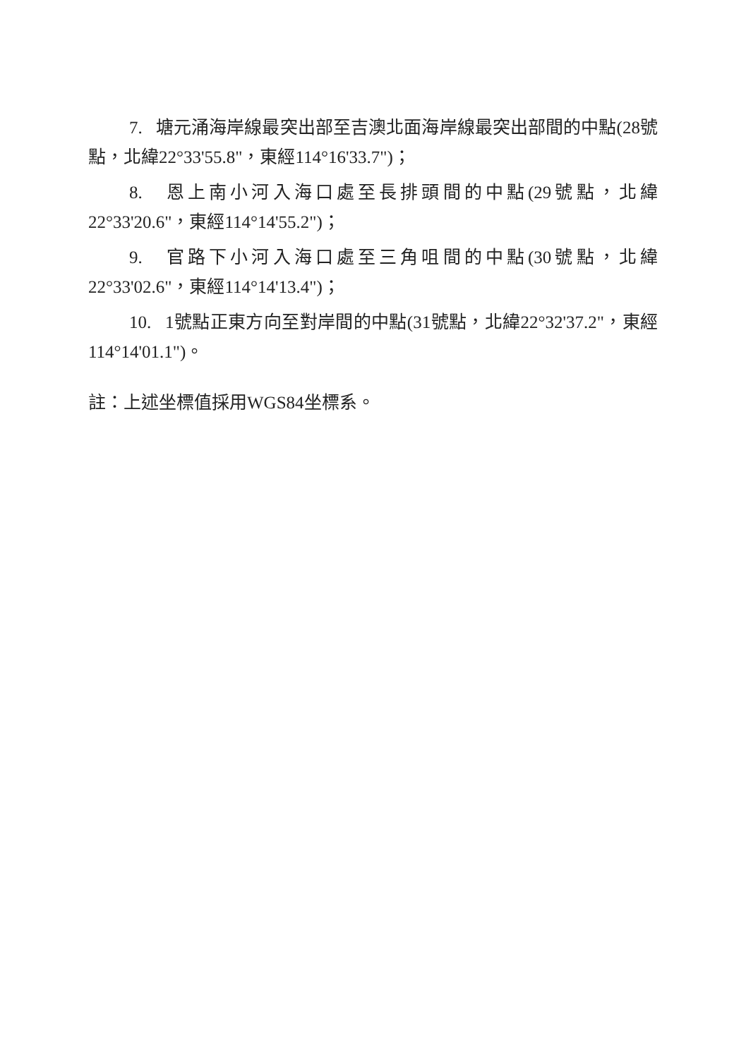7. 塘元涌海岸線最突出部至吉澳北面海岸線最突出部間的中點(28號點，北緯22°33'55.8"，東經114°16'33.7")；
8. 恩上南小河入海口處至長排頭間的中點(29號點，北緯22°33'20.6"，東經114°14'55.2")；
9. 官路下小河入海口處至三角咀間的中點(30號點，北緯22°33'02.6"，東經114°14'13.4")；
10. 1號點正東方向至對岸間的中點(31號點，北緯22°32'37.2"，東經114°14'01.1")。
註：上述坐標值採用WGS84坐標系。